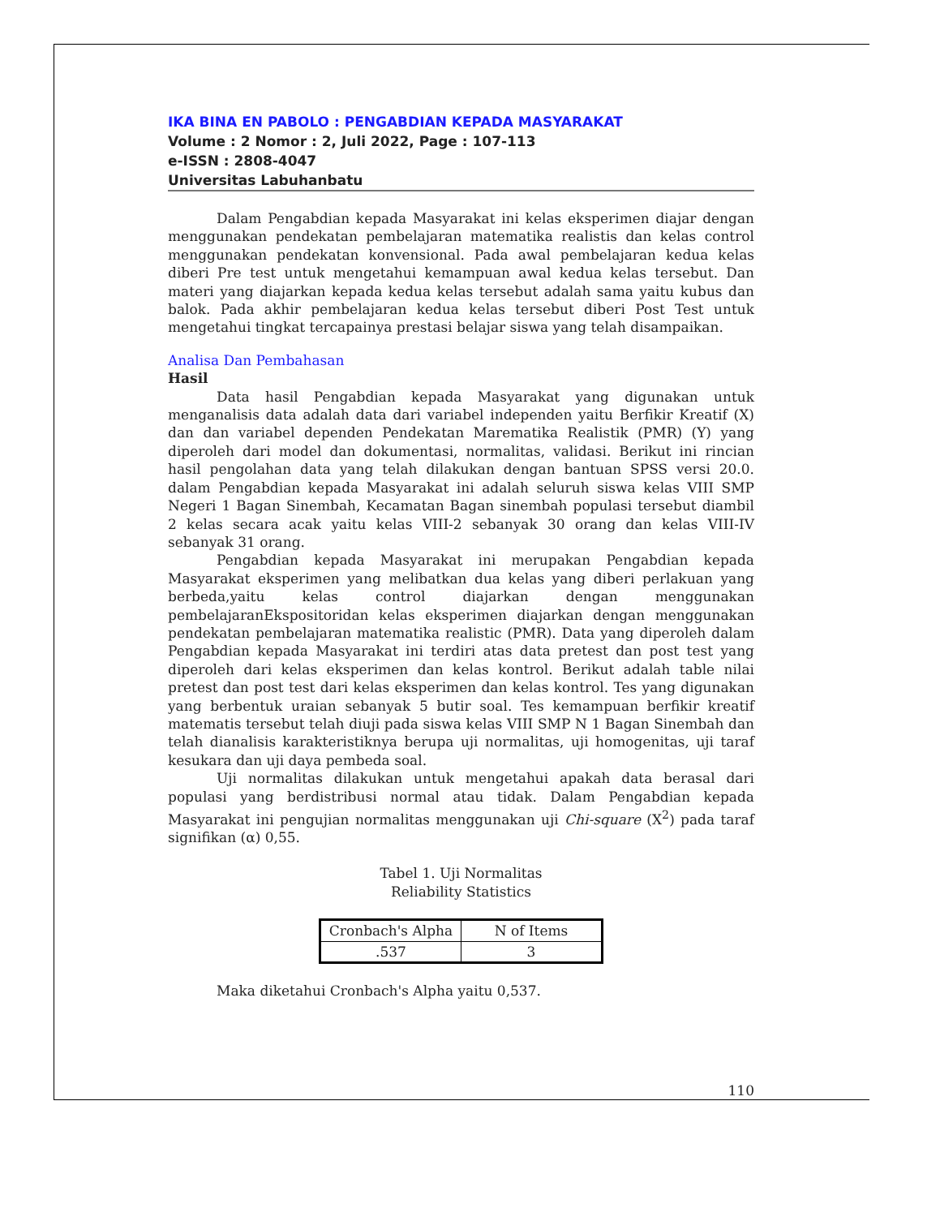IKA BINA EN PABOLO : PENGABDIAN KEPADA MASYARAKAT
Volume : 2 Nomor : 2, Juli 2022, Page : 107-113
e-ISSN : 2808-4047
Universitas Labuhanbatu
Dalam Pengabdian kepada Masyarakat ini kelas eksperimen diajar dengan menggunakan pendekatan pembelajaran matematika realistis dan kelas control menggunakan pendekatan konvensional. Pada awal pembelajaran kedua kelas diberi Pre test untuk mengetahui kemampuan awal kedua kelas tersebut. Dan materi yang diajarkan kepada kedua kelas tersebut adalah sama yaitu kubus dan balok. Pada akhir pembelajaran kedua kelas tersebut diberi Post Test untuk mengetahui tingkat tercapainya prestasi belajar siswa yang telah disampaikan.
Analisa Dan Pembahasan
Hasil
Data hasil Pengabdian kepada Masyarakat yang digunakan untuk menganalisis data adalah data dari variabel independen yaitu Berfikir Kreatif (X) dan dan variabel dependen Pendekatan Marematika Realistik (PMR) (Y) yang diperoleh dari model dan dokumentasi, normalitas, validasi. Berikut ini rincian hasil pengolahan data yang telah dilakukan dengan bantuan SPSS versi 20.0. dalam Pengabdian kepada Masyarakat ini adalah seluruh siswa kelas VIII SMP Negeri 1 Bagan Sinembah, Kecamatan Bagan sinembah populasi tersebut diambil 2 kelas secara acak yaitu kelas VIII-2 sebanyak 30 orang dan kelas VIII-IV sebanyak 31 orang.
Pengabdian kepada Masyarakat ini merupakan Pengabdian kepada Masyarakat eksperimen yang melibatkan dua kelas yang diberi perlakuan yang berbeda,yaitu kelas control diajarkan dengan menggunakan pembelajaranEkspositoridan kelas eksperimen diajarkan dengan menggunakan pendekatan pembelajaran matematika realistic (PMR). Data yang diperoleh dalam Pengabdian kepada Masyarakat ini terdiri atas data pretest dan post test yang diperoleh dari kelas eksperimen dan kelas kontrol. Berikut adalah table nilai pretest dan post test dari kelas eksperimen dan kelas kontrol. Tes yang digunakan yang berbentuk uraian sebanyak 5 butir soal. Tes kemampuan berfikir kreatif matematis tersebut telah diuji pada siswa kelas VIII SMP N 1 Bagan Sinembah dan telah dianalisis karakteristiknya berupa uji normalitas, uji homogenitas, uji taraf kesukara dan uji daya pembeda soal.
Uji normalitas dilakukan untuk mengetahui apakah data berasal dari populasi yang berdistribusi normal atau tidak. Dalam Pengabdian kepada Masyarakat ini pengujian normalitas menggunakan uji Chi-square (X<sup>2</sup>) pada taraf signifikan (α) 0,55.
Tabel 1. Uji Normalitas
Reliability Statistics
| Cronbach's Alpha | N of Items |
| --- | --- |
| .537 | 3 |
Maka diketahui Cronbach's Alpha yaitu 0,537.
110